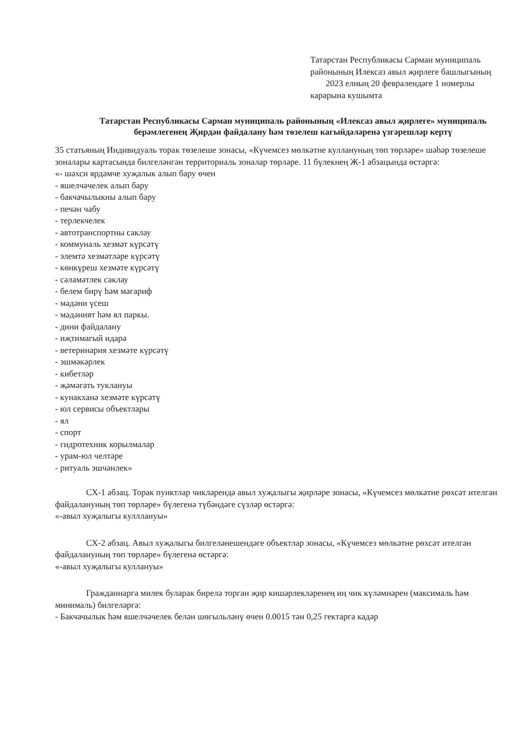Татарстан Республикасы Сарман муниципаль районының Илексаз авыл җирлеге башлыгының 2023 елның 20 февралендәге 1 номерлы карарына кушымта
Татарстан Республикасы Сарман муниципаль районының «Илексаз авыл җирлеге» муниципаль берәмлегенең Җирдән файдалану һәм төзелеш кагыйдәләренә үзгәрешләр кертү
35 статьяның Индивидуаль торак төзелеше зонасы, «Күчемсез мөлкәтне куллануның төп төрләре» шәһәр төзелеше зоналары картасында билгеләнгән территориаль зоналар төрләре. 11 бүлекнең Ж-1 абзацында өстәргә:
«- шәхси ярдәмче хуҗалык алып бару өчен
- яшелчәчелек алып бару
- бакчачылыкны алып бару
- печән чабу
- терлекчелек
- автотранспортны саклау
- коммуналь хезмәт күрсәтү
- элемтә хезмәтләре күрсәтү
- көнкүреш хезмәте күрсәтү
- сәламәтлек саклау
- белем бирү һәм мәгариф
- мәдәни үсеш
- мәдәният һәм ял паркы.
- дини файдалану
- иҗтимагый идарә
- ветеринария хезмәте күрсәтү
- эшмәкәрлек
- кибетләр
- җәмәгать туклануы
- кунакханә хезмәте күрсәтү
- юл сервисы объектлары
- ял
- спорт
- гидротехник корылмалар
- урам-юл челтәре
- ритуаль эшчәнлек»
СХ-1 абзац. Торак пунктлар чикләрендә авыл хуҗалыгы җирләре зонасы, «Күчемсез мөлкәтне рөхсәт ителгән файдалануның төп төрләре» бүлегенә түбәндәге сүзләр өстәргә:
«-авыл хуҗалыгы кулллануы»
СХ-2 абзац. Авыл хуҗалыгы билгеләнешендәге объектлар зонасы, «Күчемсез мөлкәтне рөхсәт ителгән файдалануның төп төрләре» бүлегенә өстәргә:
«-авыл хуҗалыгы куллануы»
Гражданнарга милек буларак бирелә торган җир кишәрлекләренең иң чик күләмнәрен (максималь һәм минималь) билгеләргә:
- Бакчачылык һәм яшелчәчелек белән шөгыльләнү өчен 0.0015 тән 0,25 гектарга кадәр